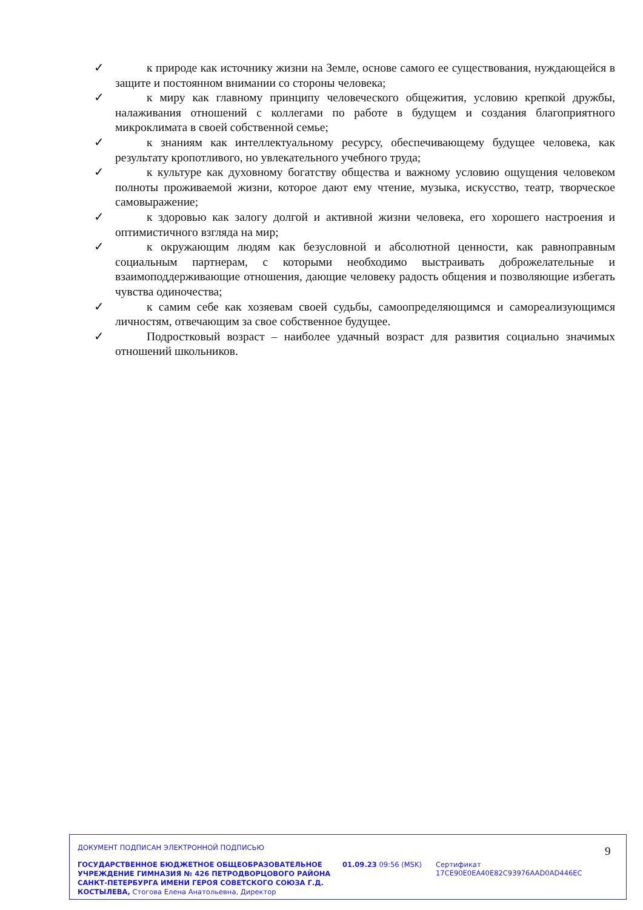✓ к природе как источнику жизни на Земле, основе самого ее существования, нуждающейся в защите и постоянном внимании со стороны человека;
✓ к миру как главному принципу человеческого общежития, условию крепкой дружбы, налаживания отношений с коллегами по работе в будущем и создания благоприятного микроклимата в своей собственной семье;
✓ к знаниям как интеллектуальному ресурсу, обеспечивающему будущее человека, как результату кропотливого, но увлекательного учебного труда;
✓ к культуре как духовному богатству общества и важному условию ощущения человеком полноты проживаемой жизни, которое дают ему чтение, музыка, искусство, театр, творческое самовыражение;
✓ к здоровью как залогу долгой и активной жизни человека, его хорошего настроения и оптимистичного взгляда на мир;
✓ к окружающим людям как безусловной и абсолютной ценности, как равноправным социальным партнерам, с которыми необходимо выстраивать доброжелательные и взаимоподдерживающие отношения, дающие человеку радость общения и позволяющие избегать чувства одиночества;
✓ к самим себе как хозяевам своей судьбы, самоопределяющимся и самореализующимся личностям, отвечающим за свое собственное будущее.
✓ Подростковый возраст – наиболее удачный возраст для развития социально значимых отношений школьников.
9
ДОКУМЕНТ ПОДПИСАН ЭЛЕКТРОННОЙ ПОДПИСЬЮ
ГОСУДАРСТВЕННОЕ БЮДЖЕТНОЕ ОБЩЕОБРАЗОВАТЕЛЬНОЕ УЧРЕЖДЕНИЕ ГИМНАЗИЯ № 426 ПЕТРОДВОРЦОВОГО РАЙОНА САНКТ-ПЕТЕРБУРГА ИМЕНИ ГЕРОЯ СОВЕТСКОГО СОЮЗА Г.Д. КОСТЫЛЕВА, Стогова Елена Анатольевна, Директор
01.09.23 09:56 (MSK)
Сертификат 17CE90E0EA40E82C93976AAD0AD446EC